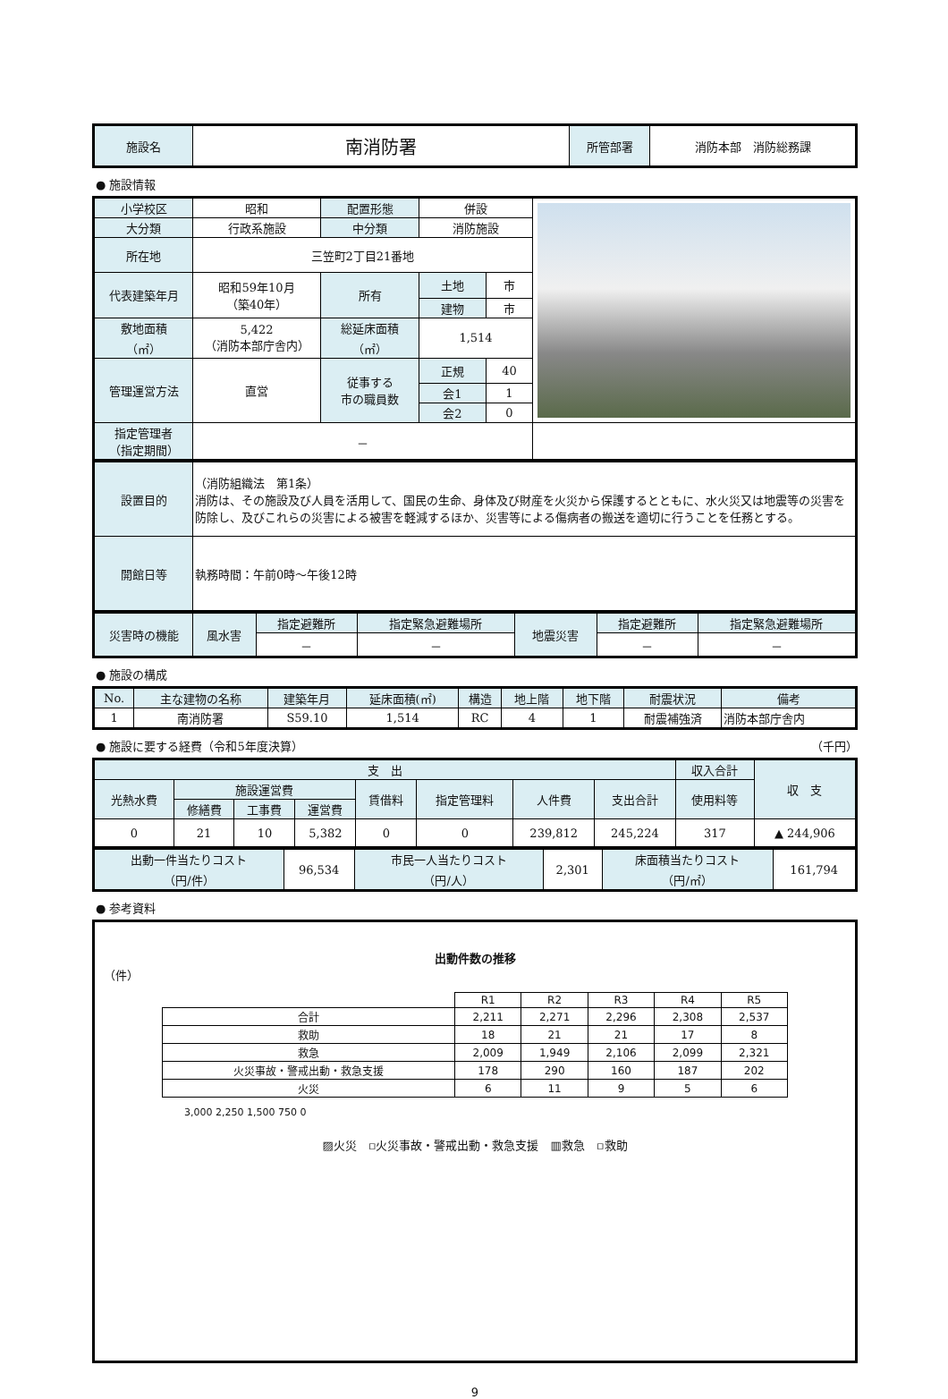| 施設名 | 南消防署 | 所管部署 | 消防本部 消防総務課 |
● 施設情報
| 小学校区 | 昭和 | 配置形態 | 併設 | | |
| 大分類 | 行政系施設 | 中分類 | 消防施設 | | |
| 所在地 | 三笠町2丁目21番地 | | | | |
| 代表建築年月 | 昭和59年10月 （築40年） | 所有 | 土地 | 市 | |
| | | | 建物 | 市 | |
| 敷地面積 （㎡） | 5,422 （消防本部庁舎内） | 総延床面積 （㎡） | 1,514 | | |
| 管理運営方法 | 直営 | 従事する 市の職員数 | 正規 | 40 | |
| | | | 会1 | 1 | |
| | | | 会2 | 0 | |
| 指定管理者 （指定期間） | － | | | | |
| 設置目的 | （消防組織法 第1条） 消防は、その施設及び人員を活用して、国民の生命、身体及び財産を火災から保護するとともに、水火災又は地震等の災害を防除し、及びこれらの災害による被害を軽減するほか、災害等による傷病者の搬送を適切に行うことを任務とする。 |
| 開館日等 | 執務時間：午前0時～午後12時 |
| 災害時の機能 | 風水害 | 指定避難所 | 指定緊急避難場所 | 地震災害 | 指定避難所 | 指定緊急避難場所 |
| | | － | － | | － | － |
● 施設の構成
| No. | 主な建物の名称 | 建築年月 | 延床面積(㎡) | 構造 | 地上階 | 地下階 | 耐震状況 | 備考 |
| --- | --- | --- | --- | --- | --- | --- | --- | --- |
| 1 | 南消防署 | S59.10 | 1,514 | RC | 4 | 1 | 耐震補強済 | 消防本部庁舎内 |
● 施設に要する経費（令和5年度決算） （千円）
| 支 出 | | | | | | | | 収入合計 | 収 支 |
| --- | --- | --- | --- | --- | --- | --- | --- | --- | --- |
| 光熱水費 | 施設運営費 | | | 賃借料 | 指定管理料 | 人件費 | 支出合計 | 使用料等 | |
| | 修繕費 | 工事費 | 運営費 | | | | | | |
| 0 | 21 | 10 | 5,382 | 0 | 0 | 239,812 | 245,224 | 317 | ▲ 244,906 |
| 出動一件当たりコスト （円/件） | 96,534 | 市民一人当たりコスト （円/人） | 2,301 | 床面積当たりコスト （円/㎡） | 161,794 |
● 参考資料
出動件数の推移
（件）
| | R1 | R2 | R3 | R4 | R5 |
| --- | --- | --- | --- | --- | --- |
| 合計 | 2,211 | 2,271 | 2,296 | 2,308 | 2,537 |
| 救助 | 18 | 21 | 21 | 17 | 8 |
| 救急 | 2,009 | 1,949 | 2,106 | 2,099 | 2,321 |
| 火災事故・警戒出動・救急支援 | 178 | 290 | 160 | 187 | 202 |
| 火災 | 6 | 11 | 9 | 5 | 6 |
3,000 2,250 1,500 750 0
▨火災　▫火災事故・警戒出動・救急支援　▥救急　▫救助
9